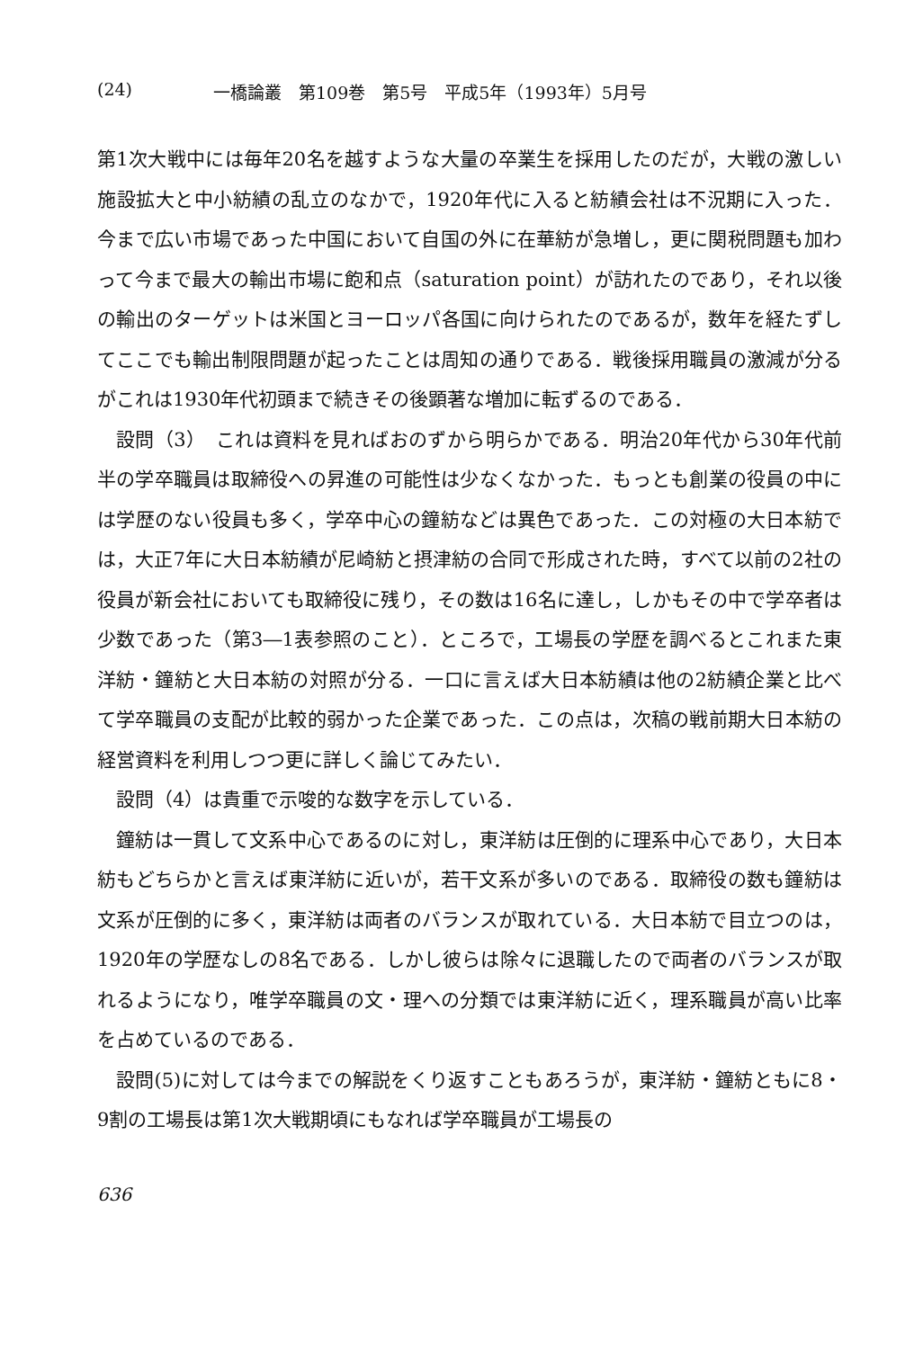(24) 一橋論叢　第109巻　第5号　平成5年（1993年）5月号
第1次大戦中には毎年20名を越すような大量の卒業生を採用したのだが，大戦の激しい施設拡大と中小紡績の乱立のなかで，1920年代に入ると紡績会社は不況期に入った．今まで広い市場であった中国において自国の外に在華紡が急増し，更に関税問題も加わって今まで最大の輸出市場に飽和点（saturation point）が訪れたのであり，それ以後の輸出のターゲットは米国とヨーロッパ各国に向けられたのであるが，数年を経たずしてここでも輸出制限問題が起ったことは周知の通りである．戦後採用職員の激減が分るがこれは1930年代初頭まで続きその後顕著な増加に転ずるのである．
設問（3）　これは資料を見ればおのずから明らかである．明治20年代から30年代前半の学卒職員は取締役への昇進の可能性は少なくなかった．もっとも創業の役員の中には学歴のない役員も多く，学卒中心の鐘紡などは異色であった．この対極の大日本紡では，大正7年に大日本紡績が尼崎紡と摂津紡の合同で形成された時，すべて以前の2社の役員が新会社においても取締役に残り，その数は16名に達し，しかもその中で学卒者は少数であった（第3―1表参照のこと）．ところで，工場長の学歴を調べるとこれまた東洋紡・鐘紡と大日本紡の対照が分る．一口に言えば大日本紡績は他の2紡績企業と比べて学卒職員の支配が比較的弱かった企業であった．この点は，次稿の戦前期大日本紡の経営資料を利用しつつ更に詳しく論じてみたい．
設問（4）は貴重で示唆的な数字を示している．
鐘紡は一貫して文系中心であるのに対し，東洋紡は圧倒的に理系中心であり，大日本紡もどちらかと言えば東洋紡に近いが，若干文系が多いのである．取締役の数も鐘紡は文系が圧倒的に多く，東洋紡は両者のバランスが取れている．大日本紡で目立つのは，1920年の学歴なしの8名である．しかし彼らは除々に退職したので両者のバランスが取れるようになり，唯学卒職員の文・理への分類では東洋紡に近く，理系職員が高い比率を占めているのである．
設問(5)に対しては今までの解説をくり返すこともあろうが，東洋紡・鐘紡ともに8・9割の工場長は第1次大戦期頃にもなれば学卒職員が工場長の
636